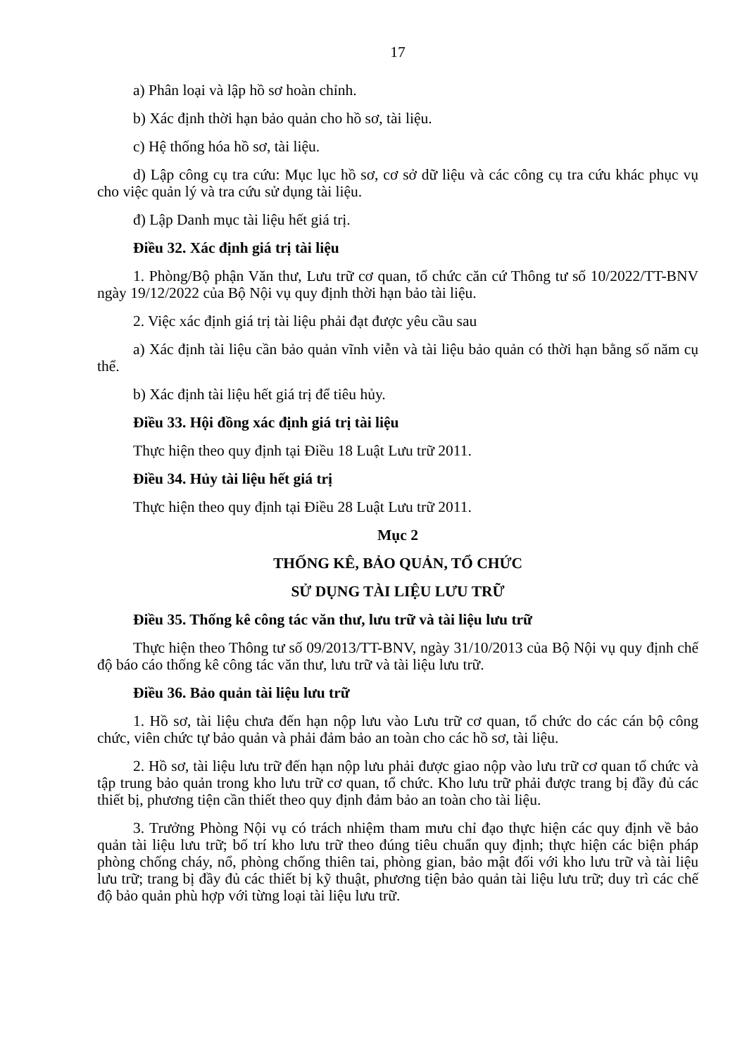17
a) Phân loại và lập hồ sơ hoàn chỉnh.
b) Xác định thời hạn bảo quản cho hồ sơ, tài liệu.
c) Hệ thống hóa hồ sơ, tài liệu.
d) Lập công cụ tra cứu: Mục lục hồ sơ, cơ sở dữ liệu và các công cụ tra cứu khác phục vụ cho việc quản lý và tra cứu sử dụng tài liệu.
đ) Lập Danh mục tài liệu hết giá trị.
Điều 32. Xác định giá trị tài liệu
1. Phòng/Bộ phận Văn thư, Lưu trữ cơ quan, tổ chức căn cứ Thông tư số 10/2022/TT-BNV ngày 19/12/2022 của Bộ Nội vụ quy định thời hạn bảo tài liệu.
2. Việc xác định giá trị tài liệu phải đạt được yêu cầu sau
a) Xác định tài liệu cần bảo quản vĩnh viễn và tài liệu bảo quản có thời hạn bằng số năm cụ thể.
b) Xác định tài liệu hết giá trị để tiêu hủy.
Điều 33. Hội đồng xác định giá trị tài liệu
Thực hiện theo quy định tại Điều 18 Luật Lưu trữ 2011.
Điều 34. Hủy tài liệu hết giá trị
Thực hiện theo quy định tại Điều 28 Luật Lưu trữ 2011.
Mục 2
THỐNG KÊ, BẢO QUẢN, TỔ CHỨC
SỬ DỤNG TÀI LIỆU LƯU TRỮ
Điều 35. Thống kê công tác văn thư, lưu trữ và tài liệu lưu trữ
Thực hiện theo Thông tư số 09/2013/TT-BNV, ngày 31/10/2013 của Bộ Nội vụ quy định chế độ báo cáo thống kê công tác văn thư, lưu trữ và tài liệu lưu trữ.
Điều 36. Bảo quản tài liệu lưu trữ
1. Hồ sơ, tài liệu chưa đến hạn nộp lưu vào Lưu trữ cơ quan, tổ chức do các cán bộ công chức, viên chức tự bảo quản và phải đảm bảo an toàn cho các hồ sơ, tài liệu.
2. Hồ sơ, tài liệu lưu trữ đến hạn nộp lưu phải được giao nộp vào lưu trữ cơ quan tổ chức và tập trung bảo quản trong kho lưu trữ cơ quan, tổ chức. Kho lưu trữ phải được trang bị đầy đủ các thiết bị, phương tiện cần thiết theo quy định đảm bảo an toàn cho tài liệu.
3. Trưởng Phòng Nội vụ có trách nhiệm tham mưu chỉ đạo thực hiện các quy định về bảo quản tài liệu lưu trữ; bố trí kho lưu trữ theo đúng tiêu chuẩn quy định; thực hiện các biện pháp phòng chống cháy, nổ, phòng chống thiên tai, phòng gian, bảo mật đối với kho lưu trữ và tài liệu lưu trữ; trang bị đầy đủ các thiết bị kỹ thuật, phương tiện bảo quản tài liệu lưu trữ; duy trì các chế độ bảo quản phù hợp với từng loại tài liệu lưu trữ.